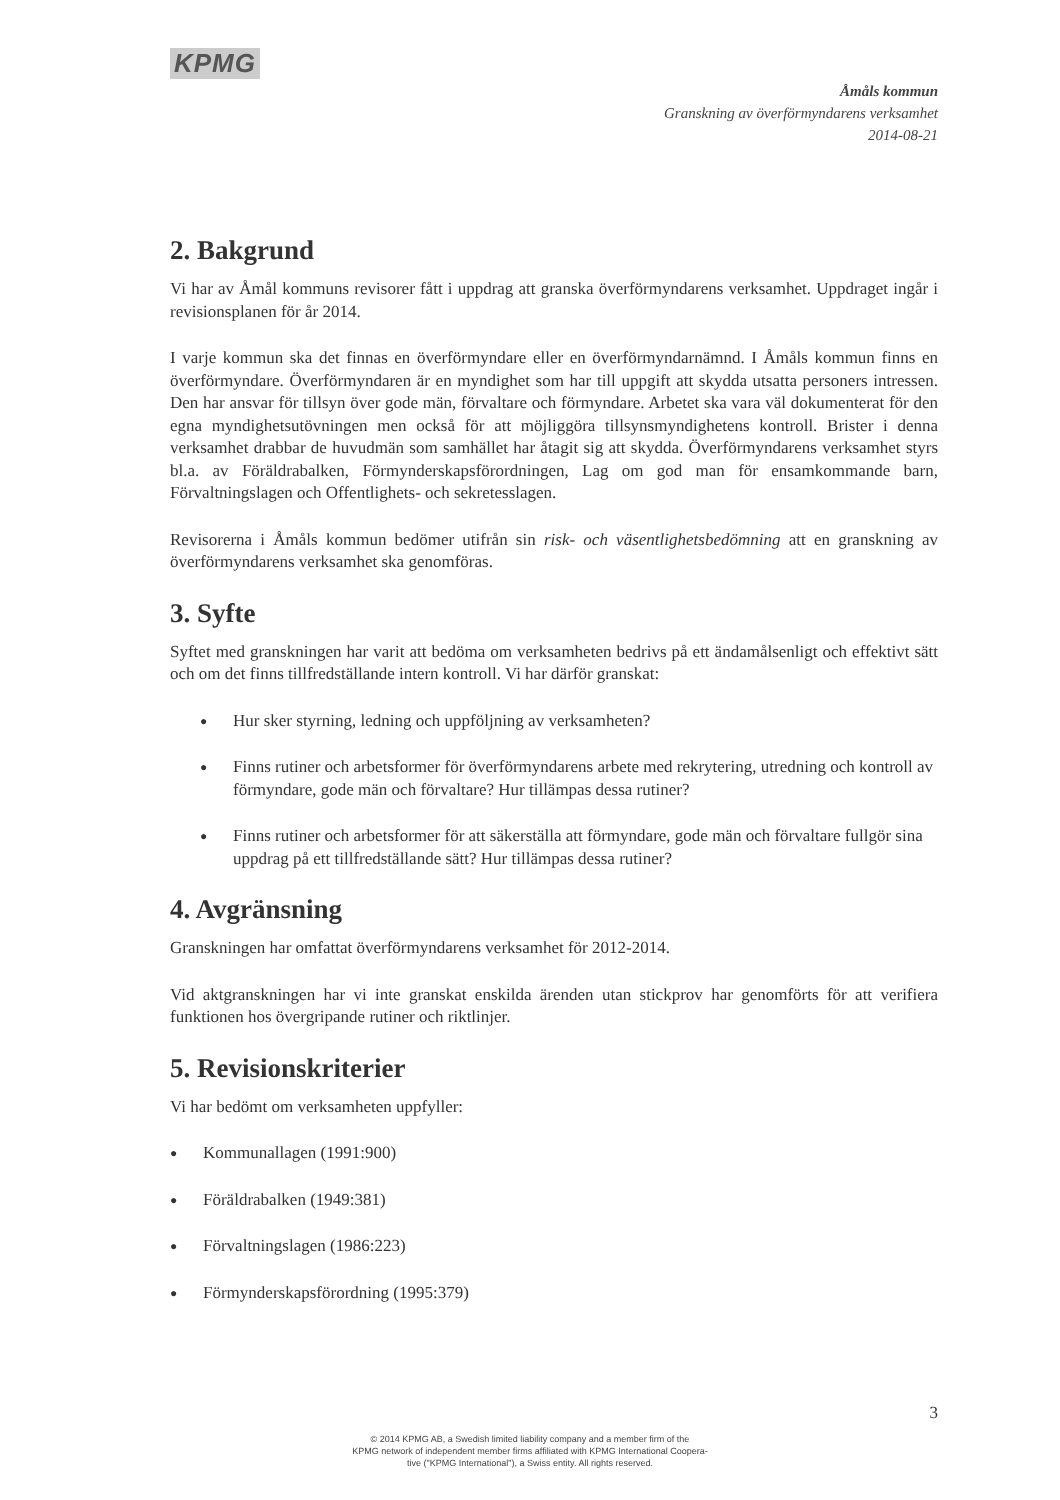KPMG
Åmåls kommun
Granskning av överförmyndarens verksamhet
2014-08-21
2. Bakgrund
Vi har av Åmål kommuns revisorer fått i uppdrag att granska överförmyndarens verksamhet. Uppdraget ingår i revisionsplanen för år 2014.
I varje kommun ska det finnas en överförmyndare eller en överförmyndarnämnd. I Åmåls kommun finns en överförmyndare. Överförmyndaren är en myndighet som har till uppgift att skydda utsatta personers intressen. Den har ansvar för tillsyn över gode män, förvaltare och förmyndare. Arbetet ska vara väl dokumenterat för den egna myndighetsutövningen men också för att möjliggöra tillsynsmyndighetens kontroll. Brister i denna verksamhet drabbar de huvudmän som samhället har åtagit sig att skydda. Överförmyndarens verksamhet styrs bl.a. av Föräldrabalken, Förmynderskapsförordningen, Lag om god man för ensamkommande barn, Förvaltningslagen och Offentlighets- och sekretesslagen.
Revisorerna i Åmåls kommun bedömer utifrån sin risk- och väsentlighetsbedömning att en granskning av överförmyndarens verksamhet ska genomföras.
3. Syfte
Syftet med granskningen har varit att bedöma om verksamheten bedrivs på ett ändamålsenligt och effektivt sätt och om det finns tillfredställande intern kontroll. Vi har därför granskat:
● Hur sker styrning, ledning och uppföljning av verksamheten?
● Finns rutiner och arbetsformer för överförmyndarens arbete med rekrytering, utredning och kontroll av förmyndare, gode män och förvaltare? Hur tillämpas dessa rutiner?
● Finns rutiner och arbetsformer för att säkerställa att förmyndare, gode män och förvaltare fullgör sina uppdrag på ett tillfredställande sätt? Hur tillämpas dessa rutiner?
4. Avgränsning
Granskningen har omfattat överförmyndarens verksamhet för 2012-2014.
Vid aktgranskningen har vi inte granskat enskilda ärenden utan stickprov har genomförts för att verifiera funktionen hos övergripande rutiner och riktlinjer.
5. Revisionskriterier
Vi har bedömt om verksamheten uppfyller:
● Kommunallagen (1991:900)
● Föräldrabalken (1949:381)
● Förvaltningslagen (1986:223)
● Förmynderskapsförordning (1995:379)
3
© 2014 KPMG AB, a Swedish limited liability company and a member firm of the
KPMG network of independent member firms affiliated with KPMG International Coopera-
tive ("KPMG International"), a Swiss entity. All rights reserved.